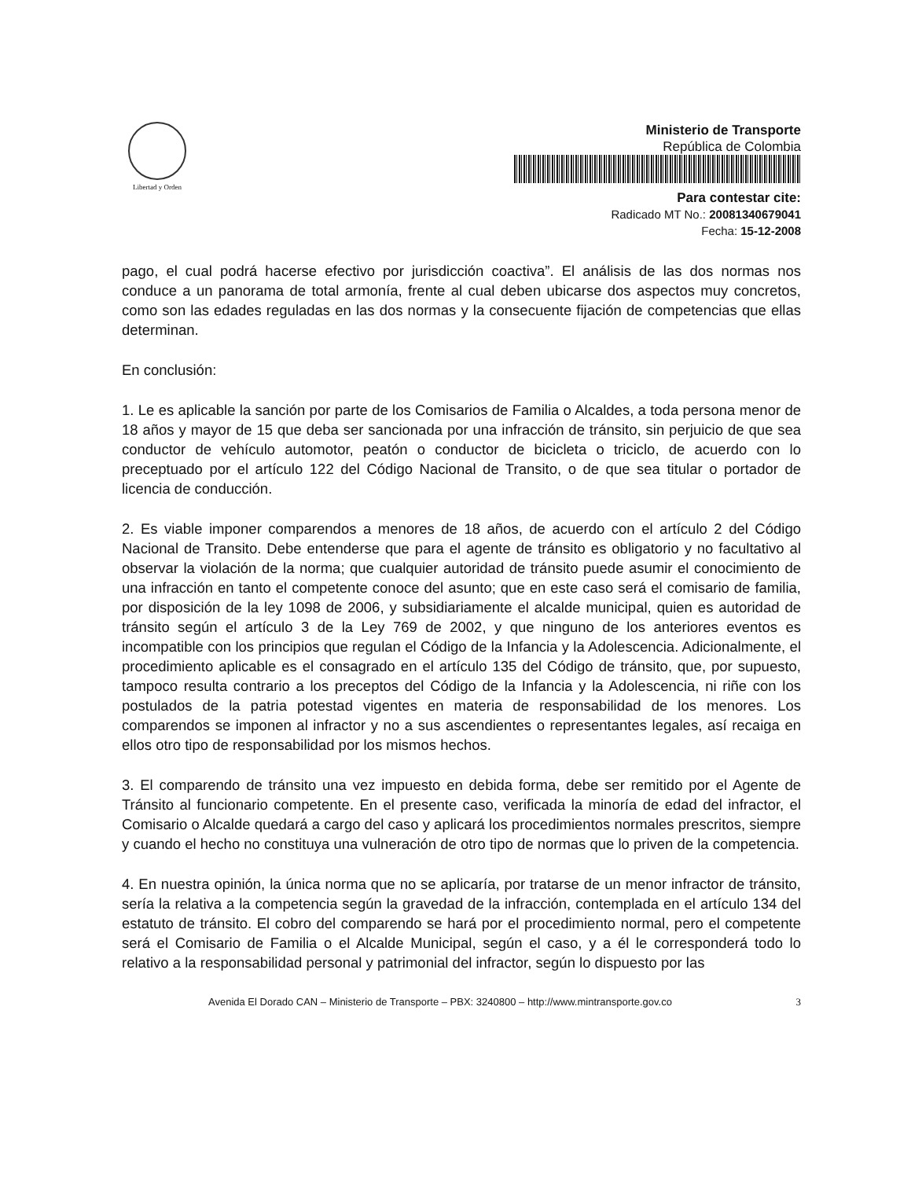Libertad y Orden
Ministerio de Transporte
República de Colombia
Para contestar cite:
Radicado MT No.: 20081340679041
Fecha: 15-12-2008
pago, el cual podrá hacerse efectivo por jurisdicción coactiva”. El análisis de las dos normas nos conduce a un panorama de total armonía, frente al cual deben ubicarse dos aspectos muy concretos, como son las edades reguladas en las dos normas y la consecuente fijación de competencias que ellas determinan.
En conclusión:
1. Le es aplicable la sanción por parte de los Comisarios de Familia o Alcaldes, a toda persona menor de 18 años y mayor de 15 que deba ser sancionada por una infracción de tránsito, sin perjuicio de que sea conductor de vehículo automotor, peatón o conductor de bicicleta o triciclo, de acuerdo con lo preceptuado por el artículo 122 del Código Nacional de Transito, o de que sea titular o portador de licencia de conducción.
2. Es viable imponer comparendos a menores de 18 años, de acuerdo con el artículo 2 del Código Nacional de Transito. Debe entenderse que para el agente de tránsito es obligatorio y no facultativo al observar la violación de la norma; que cualquier autoridad de tránsito puede asumir el conocimiento de una infracción en tanto el competente conoce del asunto; que en este caso será el comisario de familia, por disposición de la ley 1098 de 2006, y subsidiariamente el alcalde municipal, quien es autoridad de tránsito según el artículo 3 de la Ley 769 de 2002, y que ninguno de los anteriores eventos es incompatible con los principios que regulan el Código de la Infancia y la Adolescencia. Adicionalmente, el procedimiento aplicable es el consagrado en el artículo 135 del Código de tránsito, que, por supuesto, tampoco resulta contrario a los preceptos del Código de la Infancia y la Adolescencia, ni riñe con los postulados de la patria potestad vigentes en materia de responsabilidad de los menores. Los comparendos se imponen al infractor y no a sus ascendientes o representantes legales, así recaiga en ellos otro tipo de responsabilidad por los mismos hechos.
3. El comparendo de tránsito una vez impuesto en debida forma, debe ser remitido por el Agente de Tránsito al funcionario competente. En el presente caso, verificada la minoría de edad del infractor, el Comisario o Alcalde quedará a cargo del caso y aplicará los procedimientos normales prescritos, siempre y cuando el hecho no constituya una vulneración de otro tipo de normas que lo priven de la competencia.
4. En nuestra opinión, la única norma que no se aplicaría, por tratarse de un menor infractor de tránsito, sería la relativa a la competencia según la gravedad de la infracción, contemplada en el artículo 134 del estatuto de tránsito. El cobro del comparendo se hará por el procedimiento normal, pero el competente será el Comisario de Familia o el Alcalde Municipal, según el caso, y a él le corresponderá todo lo relativo a la responsabilidad personal y patrimonial del infractor, según lo dispuesto por las
Avenida El Dorado CAN – Ministerio de Transporte – PBX: 3240800 – http://www.mintransporte.gov.co 3